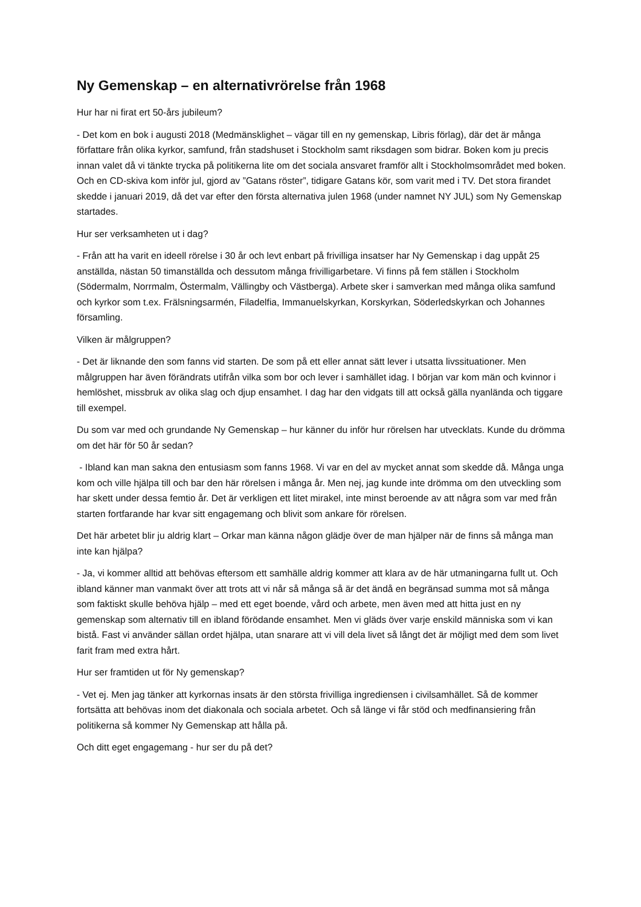Ny Gemenskap – en alternativrörelse från 1968
Hur har ni firat ert 50-års jubileum?
- Det kom en bok i augusti 2018 (Medmänsklighet – vägar till en ny gemenskap, Libris förlag), där det är många författare från olika kyrkor, samfund, från stadshuset i Stockholm samt riksdagen som bidrar. Boken kom ju precis innan valet då vi tänkte trycka på politikerna lite om det sociala ansvaret framför allt i Stockholmsområdet med boken. Och en CD-skiva kom inför jul, gjord av ”Gatans röster”, tidigare Gatans kör, som varit med i TV. Det stora firandet skedde i januari 2019, då det var efter den första alternativa julen 1968 (under namnet NY JUL) som Ny Gemenskap startades.
Hur ser verksamheten ut i dag?
- Från att ha varit en ideell rörelse i 30 år och levt enbart på frivilliga insatser har Ny Gemenskap i dag uppåt 25 anställda, nästan 50 timanställda och dessutom många frivilligarbetare. Vi finns på fem ställen i Stockholm (Södermalm, Norrmalm, Östermalm, Vällingby och Västberga). Arbete sker i samverkan med många olika samfund och kyrkor som t.ex. Frälsningsarmén, Filadelfia, Immanuelskyrkan, Korskyrkan, Söderledskyrkan och Johannes församling.
Vilken är målgruppen?
- Det är liknande den som fanns vid starten. De som på ett eller annat sätt lever i utsatta livssituationer. Men målgruppen har även förändrats utifrån vilka som bor och lever i samhället idag. I början var kom män och kvinnor i hemlöshet, missbruk av olika slag och djup ensamhet. I dag har den vidgats till att också gälla nyanlända och tiggare till exempel.
Du som var med och grundande Ny Gemenskap – hur känner du inför hur rörelsen har utvecklats. Kunde du drömma om det här för 50 år sedan?
- Ibland kan man sakna den entusiasm som fanns 1968. Vi var en del av mycket annat som skedde då. Många unga kom och ville hjälpa till och bar den här rörelsen i många år. Men nej, jag kunde inte drömma om den utveckling som har skett under dessa femtio år. Det är verkligen ett litet mirakel, inte minst beroende av att några som var med från starten fortfarande har kvar sitt engagemang och blivit som ankare för rörelsen.
Det här arbetet blir ju aldrig klart – Orkar man känna någon glädje över de man hjälper när de finns så många man inte kan hjälpa?
- Ja, vi kommer alltid att behövas eftersom ett samhälle aldrig kommer att klara av de här utmaningarna fullt ut. Och ibland känner man vanmakt över att trots att vi når så många så är det ändå en begränsad summa mot så många som faktiskt skulle behöva hjälp – med ett eget boende, vård och arbete, men även med att hitta just en ny gemenskap som alternativ till en ibland förödande ensamhet. Men vi gläds över varje enskild människa som vi kan bistå. Fast vi använder sällan ordet hjälpa, utan snarare att vi vill dela livet så långt det är möjligt med dem som livet farit fram med extra hårt.
Hur ser framtiden ut för Ny gemenskap?
- Vet ej. Men jag tänker att kyrkornas insats är den största frivilliga ingrediensen i civilsamhället. Så de kommer fortsätta att behövas inom det diakonala och sociala arbetet. Och så länge vi får stöd och medfinansiering från politikerna så kommer Ny Gemenskap att hålla på.
Och ditt eget engagemang - hur ser du på det?